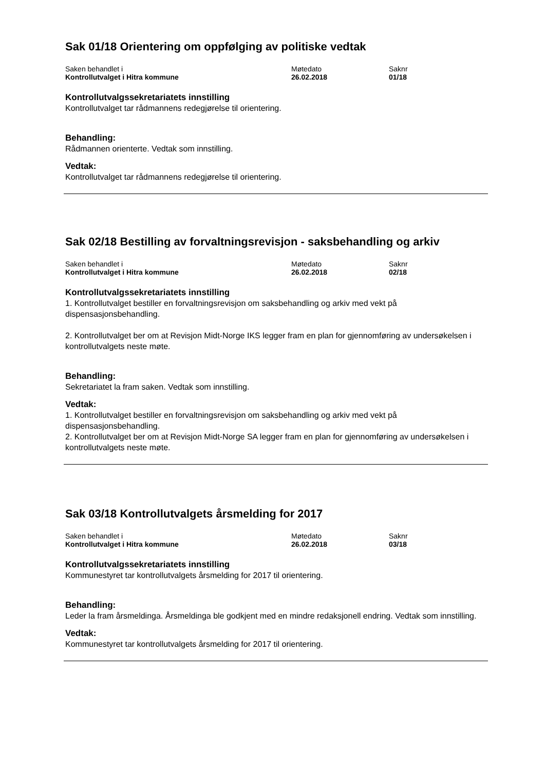Sak 01/18 Orientering om oppfølging av politiske vedtak
| Saken behandlet i | Møtedato | Saknr |
| --- | --- | --- |
| Kontrollutvalget i Hitra kommune | 26.02.2018 | 01/18 |
Kontrollutvalgssekretariatets innstilling
Kontrollutvalget tar rådmannens redegjørelse til orientering.
Behandling:
Rådmannen orienterte. Vedtak som innstilling.
Vedtak:
Kontrollutvalget tar rådmannens redegjørelse til orientering.
Sak 02/18 Bestilling av forvaltningsrevisjon - saksbehandling og arkiv
| Saken behandlet i | Møtedato | Saknr |
| --- | --- | --- |
| Kontrollutvalget i Hitra kommune | 26.02.2018 | 02/18 |
Kontrollutvalgssekretariatets innstilling
1. Kontrollutvalget bestiller en forvaltningsrevisjon om saksbehandling og arkiv med vekt på dispensasjonsbehandling.
2. Kontrollutvalget ber om at Revisjon Midt-Norge IKS legger fram en plan for gjennomføring av undersøkelsen i kontrollutvalgets neste møte.
Behandling:
Sekretariatet la fram saken. Vedtak som innstilling.
Vedtak:
1. Kontrollutvalget bestiller en forvaltningsrevisjon om saksbehandling og arkiv med vekt på dispensasjonsbehandling.
2. Kontrollutvalget ber om at Revisjon Midt-Norge SA legger fram en plan for gjennomføring av undersøkelsen i kontrollutvalgets neste møte.
Sak 03/18 Kontrollutvalgets årsmelding for 2017
| Saken behandlet i | Møtedato | Saknr |
| --- | --- | --- |
| Kontrollutvalget i Hitra kommune | 26.02.2018 | 03/18 |
Kontrollutvalgssekretariatets innstilling
Kommunestyret tar kontrollutvalgets årsmelding for 2017 til orientering.
Behandling:
Leder la fram årsmeldinga. Årsmeldinga ble godkjent med en mindre redaksjonell endring. Vedtak som innstilling.
Vedtak:
Kommunestyret tar kontrollutvalgets årsmelding for 2017 til orientering.